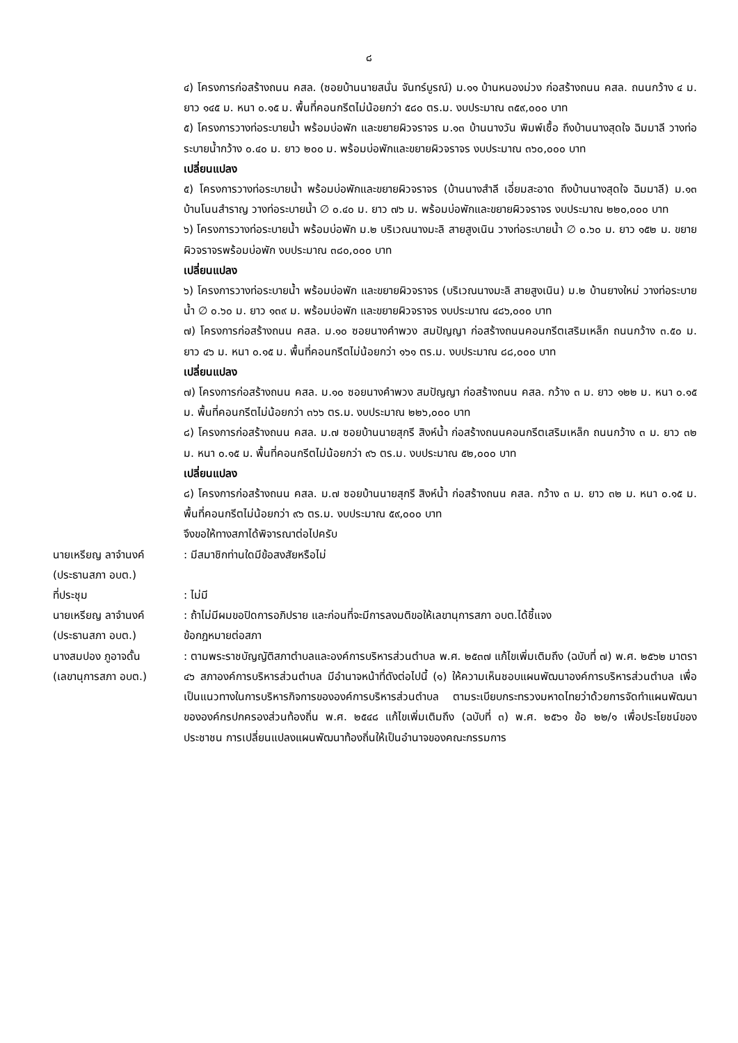๘
๔) โครงการก่อสร้างถนน คสล. (ซอยบ้านนายสนั่น จันทร์บูรณ์) ม.๑๑ บ้านหนองม่วง ก่อสร้างถนน คสล. ถนนกว้าง ๔ ม. ยาว ๑๔๕ ม. หนา ๐.๑๕ ม. พื้นที่คอนกรีตไม่น้อยกว่า ๕๘๐ ตร.ม. งบประมาณ ๓๕๙,๐๐๐ บาท
๕) โครงการวางท่อระบายน้ำ พร้อมบ่อพัก และขยายผิวจราจร ม.๑๓ บ้านนางวัน พิมพ์เชื้อ ถึงบ้านนางสุดใจ ฉิมมาลี วางท่อระบายน้ำกว้าง ๐.๔๐ ม. ยาว ๒๐๐ ม. พร้อมบ่อพักและขยายผิวจราจร งบประมาณ ๓๖๐,๐๐๐ บาท
เปลี่ยนแปลง
๕) โครงการวางท่อระบายน้ำ พร้อมบ่อพักและขยายผิวจราจร (บ้านนางสำลี เอี่ยมสะอาด ถึงบ้านนางสุดใจ ฉิมมาลี) ม.๑๓ บ้านโนนสำราญ วางท่อระบายน้ำ ∅ ๐.๔๐ ม. ยาว ๗๖ ม. พร้อมบ่อพักและขยายผิวจราจร งบประมาณ ๒๒๐,๐๐๐ บาท
๖) โครงการวางท่อระบายน้ำ พร้อมบ่อพัก ม.๒ บริเวณนางมะลิ สายสูงเนิน วางท่อระบายน้ำ ∅ ๐.๖๐ ม. ยาว ๑๕๒ ม. ขยายผิวจราจรพร้อมบ่อพัก งบประมาณ ๓๘๐,๐๐๐ บาท
เปลี่ยนแปลง
๖) โครงการวางท่อระบายน้ำ พร้อมบ่อพัก และขยายผิวจราจร (บริเวณนางมะลิ สายสูงเนิน) ม.๒ บ้านยางใหม่ วางท่อระบายน้ำ ∅ ๐.๖๐ ม. ยาว ๑๓๙ ม. พร้อมบ่อพัก และขยายผิวจราจร งบประมาณ ๔๘๖,๐๐๐ บาท
๗) โครงการก่อสร้างถนน คสล. ม.๑๐ ซอยนางคำพวง สมปัญญา ก่อสร้างถนนคอนกรีตเสริมเหล็ก ถนนกว้าง ๓.๕๐ ม. ยาว ๔๖ ม. หนา ๐.๑๕ ม. พื้นที่คอนกรีตไม่น้อยกว่า ๑๖๑ ตร.ม. งบประมาณ ๘๘,๐๐๐ บาท
เปลี่ยนแปลง
๗) โครงการก่อสร้างถนน คสล. ม.๑๐ ซอยนางคำพวง สมปัญญา ก่อสร้างถนน คสล. กว้าง ๓ ม. ยาว ๑๒๒ ม. หนา ๐.๑๕ ม. พื้นที่คอนกรีตไม่น้อยกว่า ๓๖๖ ตร.ม. งบประมาณ ๒๒๖,๐๐๐ บาท
๘) โครงการก่อสร้างถนน คสล. ม.๗ ซอยบ้านนายสุกรี สิงห์น้ำ ก่อสร้างถนนคอนกรีตเสริมเหล็ก ถนนกว้าง ๓ ม. ยาว ๓๒ ม. หนา ๐.๑๕ ม. พื้นที่คอนกรีตไม่น้อยกว่า ๙๖ ตร.ม. งบประมาณ ๕๒,๐๐๐ บาท
เปลี่ยนแปลง
๘) โครงการก่อสร้างถนน คสล. ม.๗ ซอยบ้านนายสุกรี สิงห์น้ำ ก่อสร้างถนน คสล. กว้าง ๓ ม. ยาว ๓๒ ม. หนา ๐.๑๕ ม. พื้นที่คอนกรีตไม่น้อยกว่า ๙๖ ตร.ม. งบประมาณ ๕๙,๐๐๐ บาท
จึงขอให้ทางสภาได้พิจารณาต่อไปครับ
นายเหรียญ ลาจำนงค์
(ประธานสภา อบต.)
: มีสมาชิกท่านใดมีข้อสงสัยหรือไม่
ที่ประชุม : ไม่มี
นายเหรียญ ลาจำนงค์
(ประธานสภา อบต.)
: ถ้าไม่มีผมขอปิดการอภิปราย และก่อนที่จะมีการลงมติขอให้เลขานุการสภา อบต.ได้ชี้แจง
ข้อกฎหมายต่อสภา
นางสมปอง ภูอาจดั้น
(เลขานุการสภา อบต.)
: ตามพระราชบัญญัติสภาตำบลและองค์การบริหารส่วนตำบล พ.ศ. ๒๕๓๗ แก้ไขเพิ่มเติมถึง (ฉบับที่ ๗) พ.ศ. ๒๕๖๒ มาตรา ๔๖ สภาองค์การบริหารส่วนตำบล มีอำนาจหน้าที่ดังต่อไปนี้ (๑) ให้ความเห็นชอบแผนพัฒนาองค์การบริหารส่วนตำบล เพื่อเป็นแนวทางในการบริหารกิจการขององค์การบริหารส่วนตำบล ตามระเบียบกระทรวงมหาดไทยว่าด้วยการจัดทำแผนพัฒนาขององค์กรปกครองส่วนท้องถิ่น พ.ศ. ๒๕๔๘ แก้ไขเพิ่มเติมถึง (ฉบับที่ ๓) พ.ศ. ๒๕๖๑ ข้อ ๒๒/๑ เพื่อประโยชน์ของประชาชน การเปลี่ยนแปลงแผนพัฒนาท้องถิ่นให้เป็นอำนาจของคณะกรรมการ